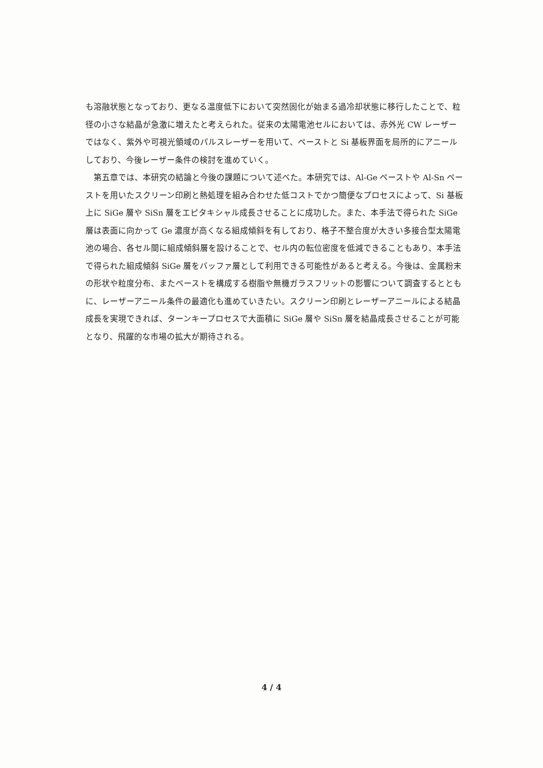も溶融状態となっており、更なる温度低下において突然固化が始まる過冷却状態に移行したことで、粒径の小さな結晶が急激に増えたと考えられた。従来の太陽電池セルにおいては、赤外光 CW レーザーではなく、紫外や可視光領域のパルスレーザーを用いて、ペーストと Si 基板界面を局所的にアニールしており、今後レーザー条件の検討を進めていく。
第五章では、本研究の結論と今後の課題について述べた。本研究では、Al-Ge ペーストや Al-Sn ペーストを用いたスクリーン印刷と熱処理を組み合わせた低コストでかつ簡便なプロセスによって、Si 基板上に SiGe 層や SiSn 層をエピタキシャル成長させることに成功した。また、本手法で得られた SiGe 層は表面に向かって Ge 濃度が高くなる組成傾斜を有しており、格子不整合度が大きい多接合型太陽電池の場合、各セル間に組成傾斜層を設けることで、セル内の転位密度を低減できることもあり、本手法で得られた組成傾斜 SiGe 層をバッファ層として利用できる可能性があると考える。今後は、金属粉末の形状や粒度分布、またペーストを構成する樹脂や無機ガラスフリットの影響について調査するとともに、レーザーアニール条件の最適化も進めていきたい。スクリーン印刷とレーザーアニールによる結晶成長を実現できれば、ターンキープロセスで大面積に SiGe 層や SiSn 層を結晶成長させることが可能となり、飛躍的な市場の拡大が期待される。
4 / 4